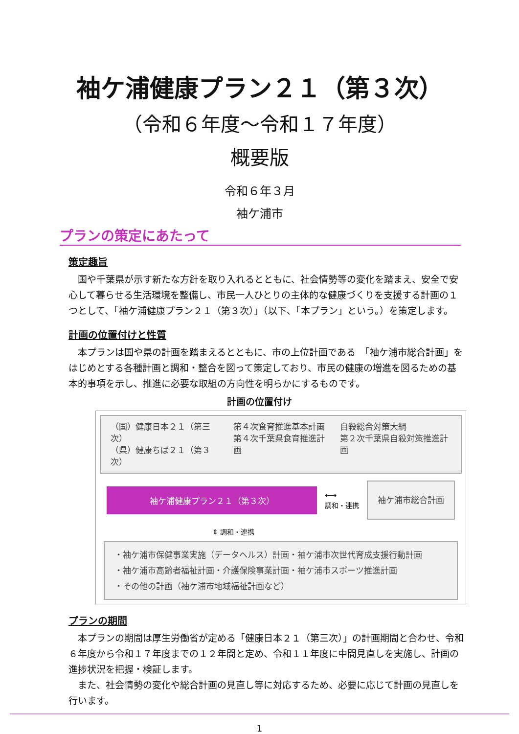袖ケ浦健康プラン２１（第３次）
（令和６年度～令和１７年度）
概要版
令和６年３月
袖ケ浦市
プランの策定にあたって
策定趣旨
　国や千葉県が示す新たな方針を取り入れるとともに、社会情勢等の変化を踏まえ、安全で安心して暮らせる生活環境を整備し、市民一人ひとりの主体的な健康づくりを支援する計画の１つとして、「袖ケ浦健康プラン２１（第３次）」（以下、「本プラン」という。）を策定します。
計画の位置付けと性質
　本プランは国や県の計画を踏まえるとともに、市の上位計画である　「袖ケ浦市総合計画」をはじめとする各種計画と調和・整合を図って策定しており、市民の健康の増進を図るための基本的事項を示し、推進に必要な取組の方向性を明らかにするものです。
計画の位置付け
（国）健康日本２１（第三次）
（県）健康ちば２１（第３次）
第４次食育推進基本計画
第４次千葉県食育推進計画
自殺総合対策大綱
第２次千葉県自殺対策推進計画
袖ケ浦健康プラン２１（第３次）
⟷
調和・連携
袖ケ浦市総合計画
⇕ 調和・連携
・袖ケ浦市保健事業実施（データヘルス）計画・袖ケ浦市次世代育成支援行動計画
・袖ケ浦市高齢者福祉計画・介護保険事業計画・袖ケ浦市スポーツ推進計画
・その他の計画（袖ケ浦市地域福祉計画など）
プランの期間
　本プランの期間は厚生労働省が定める「健康日本２１（第三次）」の計画期間と合わせ、令和６年度から令和１７年度までの１２年間と定め、令和１１年度に中間見直しを実施し、計画の進捗状況を把握・検証します。
　また、社会情勢の変化や総合計画の見直し等に対応するため、必要に応じて計画の見直しを行います。
1